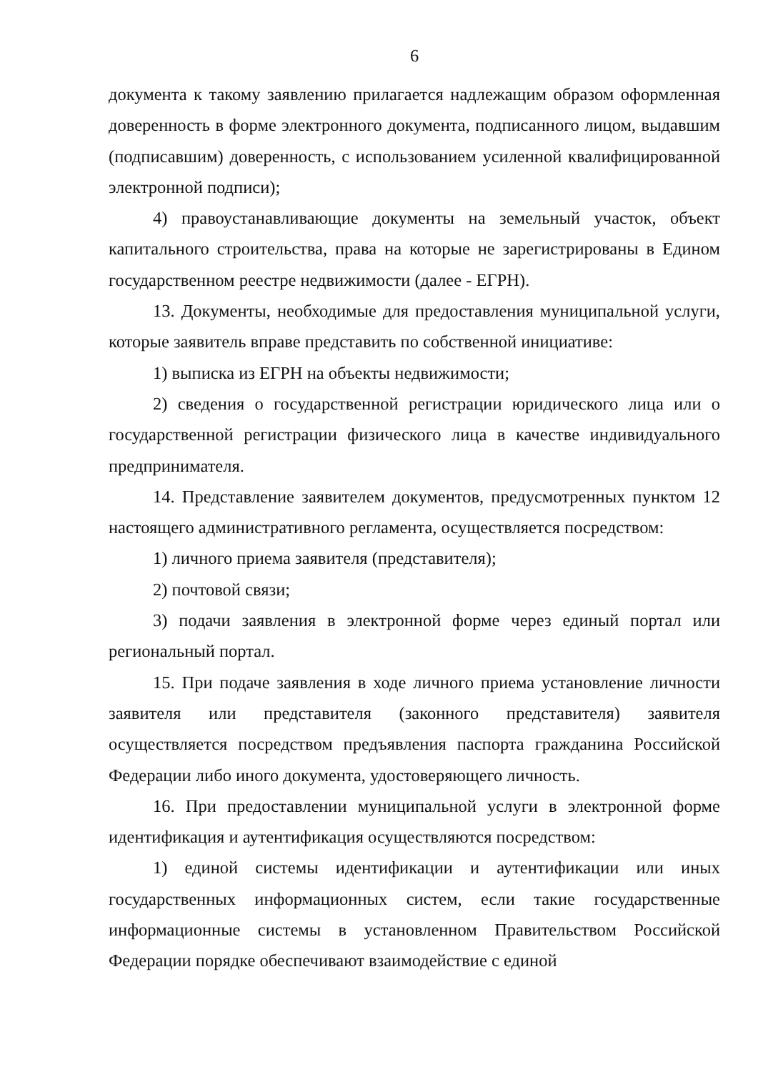6
документа к такому заявлению прилагается надлежащим образом оформленная доверенность в форме электронного документа, подписанного лицом, выдавшим (подписавшим) доверенность, с использованием усиленной квалифицированной электронной подписи);
4) правоустанавливающие документы на земельный участок, объект капитального строительства, права на которые не зарегистрированы в Едином государственном реестре недвижимости (далее - ЕГРН).
13. Документы, необходимые для предоставления муниципальной услуги, которые заявитель вправе представить по собственной инициативе:
1) выписка из ЕГРН на объекты недвижимости;
2) сведения о государственной регистрации юридического лица или о государственной регистрации физического лица в качестве индивидуального предпринимателя.
14. Представление заявителем документов, предусмотренных пунктом 12 настоящего административного регламента, осуществляется посредством:
1) личного приема заявителя (представителя);
2) почтовой связи;
3) подачи заявления в электронной форме через единый портал или региональный портал.
15. При подаче заявления в ходе личного приема установление личности заявителя или представителя (законного представителя) заявителя осуществляется посредством предъявления паспорта гражданина Российской Федерации либо иного документа, удостоверяющего личность.
16. При предоставлении муниципальной услуги в электронной форме идентификация и аутентификация осуществляются посредством:
1) единой системы идентификации и аутентификации или иных государственных информационных систем, если такие государственные информационные системы в установленном Правительством Российской Федерации порядке обеспечивают взаимодействие с единой